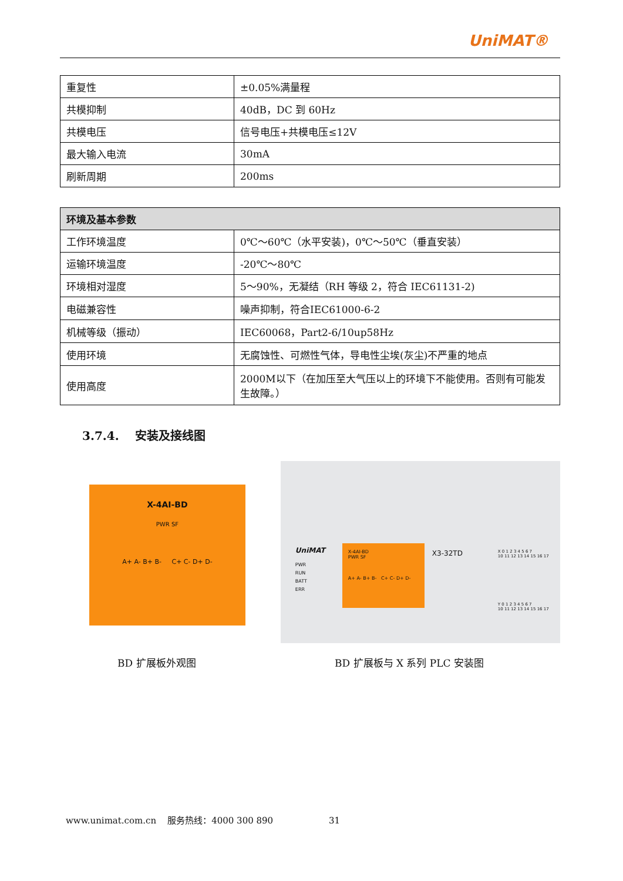UniMAT®
| 重复性 | ±0.05%满量程 |
| 共模抑制 | 40dB，DC 到 60Hz |
| 共模电压 | 信号电压+共模电压≤12V |
| 最大输入电流 | 30mA |
| 刷新周期 | 200ms |
| 环境及基本参数 | |
| --- | --- |
| 工作环境温度 | 0℃～60℃（水平安装)，0℃～50℃（垂直安装） |
| 运输环境温度 | -20℃～80℃ |
| 环境相对湿度 | 5～90%，无凝结（RH 等级 2，符合 IEC61131-2) |
| 电磁兼容性 | 噪声抑制，符合IEC61000-6-2 |
| 机械等级（振动） | IEC60068，Part2-6/10up58Hz |
| 使用环境 | 无腐蚀性、可燃性气体，导电性尘埃(灰尘)不严重的地点 |
| 使用高度 | 2000M以下（在加压至大气压以上的环境下不能使用。否则有可能发生故障。） |
3.7.4. 安装及接线图
X-4AI-BD
PWR SF
A+ A- B+ B- C+ C- D+ D-
UniMAT
PWR
RUN
BATT
ERR
X-4AI-BD
PWR SF
A+ A- B+ B- C+ C- D+ D-
X3-32TD
X 0 1 2 3 4 5 6 7
10 11 12 13 14 15 16 17
Y 0 1 2 3 4 5 6 7
10 11 12 13 14 15 16 17
BD 扩展板外观图 BD 扩展板与 X 系列 PLC 安装图
www.unimat.com.cn 服务热线：4000 300 890 31